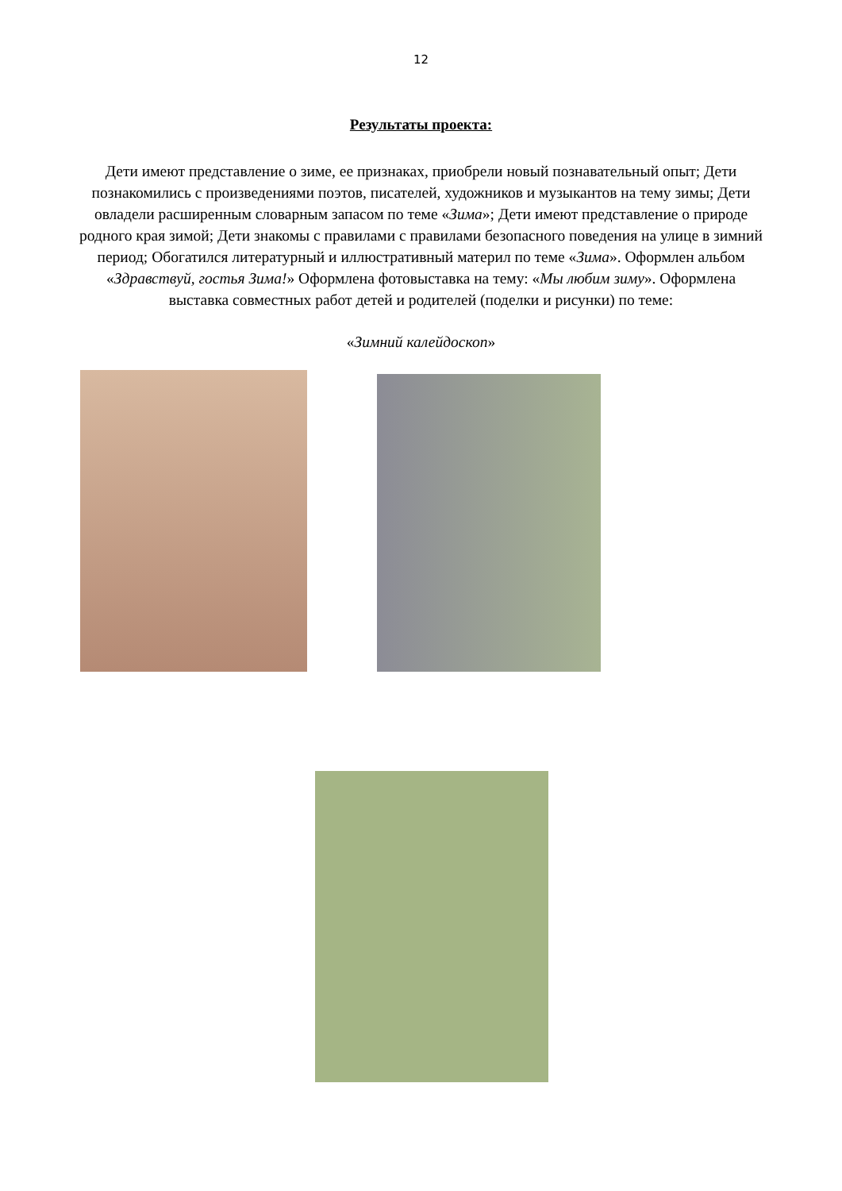12
Результаты проекта:
Дети имеют представление о зиме, ее признаках, приобрели новый познавательный опыт; Дети познакомились с произведениями поэтов, писателей, художников и музыкантов на тему зимы; Дети овладели расширенным словарным запасом по теме «Зима»; Дети имеют представление о природе родного края зимой; Дети знакомы с правилами с правилами безопасного поведения на улице в зимний период; Обогатился литературный и иллюстративный материл по теме «Зима». Оформлен альбом «Здравствуй, гостья Зима!» Оформлена фотовыставка на тему: «Мы любим зиму». Оформлена выставка совместных работ детей и родителей (поделки и рисунки) по теме:
«Зимний калейдоскоп»